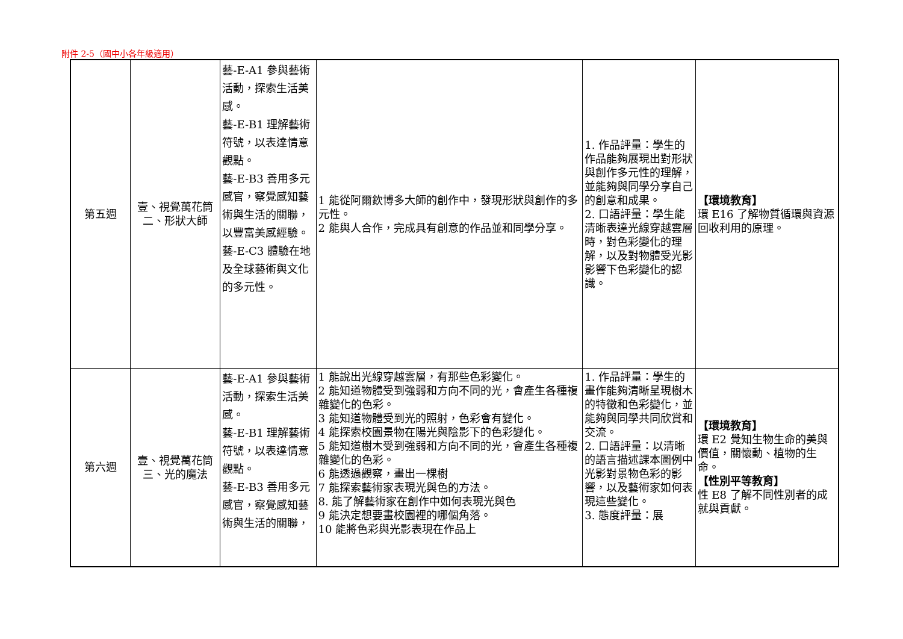附件 2-5（國中小各年級適用）
| 第五週 | 壹、視覺萬花筒 二、形狀大師 | 藝-E-A1 參與藝術活動，探索生活美感。 藝-E-B1 理解藝術符號，以表達情意觀點。 藝-E-B3 善用多元感官，察覺感知藝術與生活的關聯，以豐富美感經驗。 藝-E-C3 體驗在地及全球藝術與文化的多元性。 | 1 能從阿爾欽博多大師的創作中，發現形狀與創作的多元性。 2 能與人合作，完成具有創意的作品並和同學分享。 | 1. 作品評量：學生的作品能夠展現出對形狀與創作多元性的理解，並能夠與同學分享自己的創意和成果。 2. 口語評量：學生能清晰表達光線穿越雲層時，對色彩變化的理解，以及對物體受光影影響下色彩變化的認識。 | 【環境教育】 環 E16 了解物質循環與資源回收利用的原理。 |
| 第六週 | 壹、視覺萬花筒 三、光的魔法 | 藝-E-A1 參與藝術活動，探索生活美感。 藝-E-B1 理解藝術符號，以表達情意觀點。 藝-E-B3 善用多元感官，察覺感知藝術與生活的關聯， | 1 能說出光線穿越雲層，有那些色彩變化。 2 能知道物體受到強弱和方向不同的光，會產生各種複雜變化的色彩。 3 能知道物體受到光的照射，色彩會有變化。 4 能探索校園景物在陽光與陰影下的色彩變化。 5 能知道樹木受到強弱和方向不同的光，會產生各種複雜變化的色彩。 6 能透過觀察，畫出一棵樹 7 能探索藝術家表現光與色的方法。 8. 能了解藝術家在創作中如何表現光與色 9 能決定想要畫校園裡的哪個角落。 10 能將色彩與光影表現在作品上 | 1. 作品評量：學生的畫作能夠清晰呈現樹木的特徵和色彩變化，並能夠與同學共同欣賞和交流。 2. 口語評量：以清晰的語言描述課本圖例中光影對景物色彩的影響，以及藝術家如何表現這些變化。 3. 態度評量：展 | 【環境教育】 環 E2 覺知生物生命的美與價值，關懷動、植物的生命。 【性別平等教育】 性 E8 了解不同性別者的成就與貢獻。 |